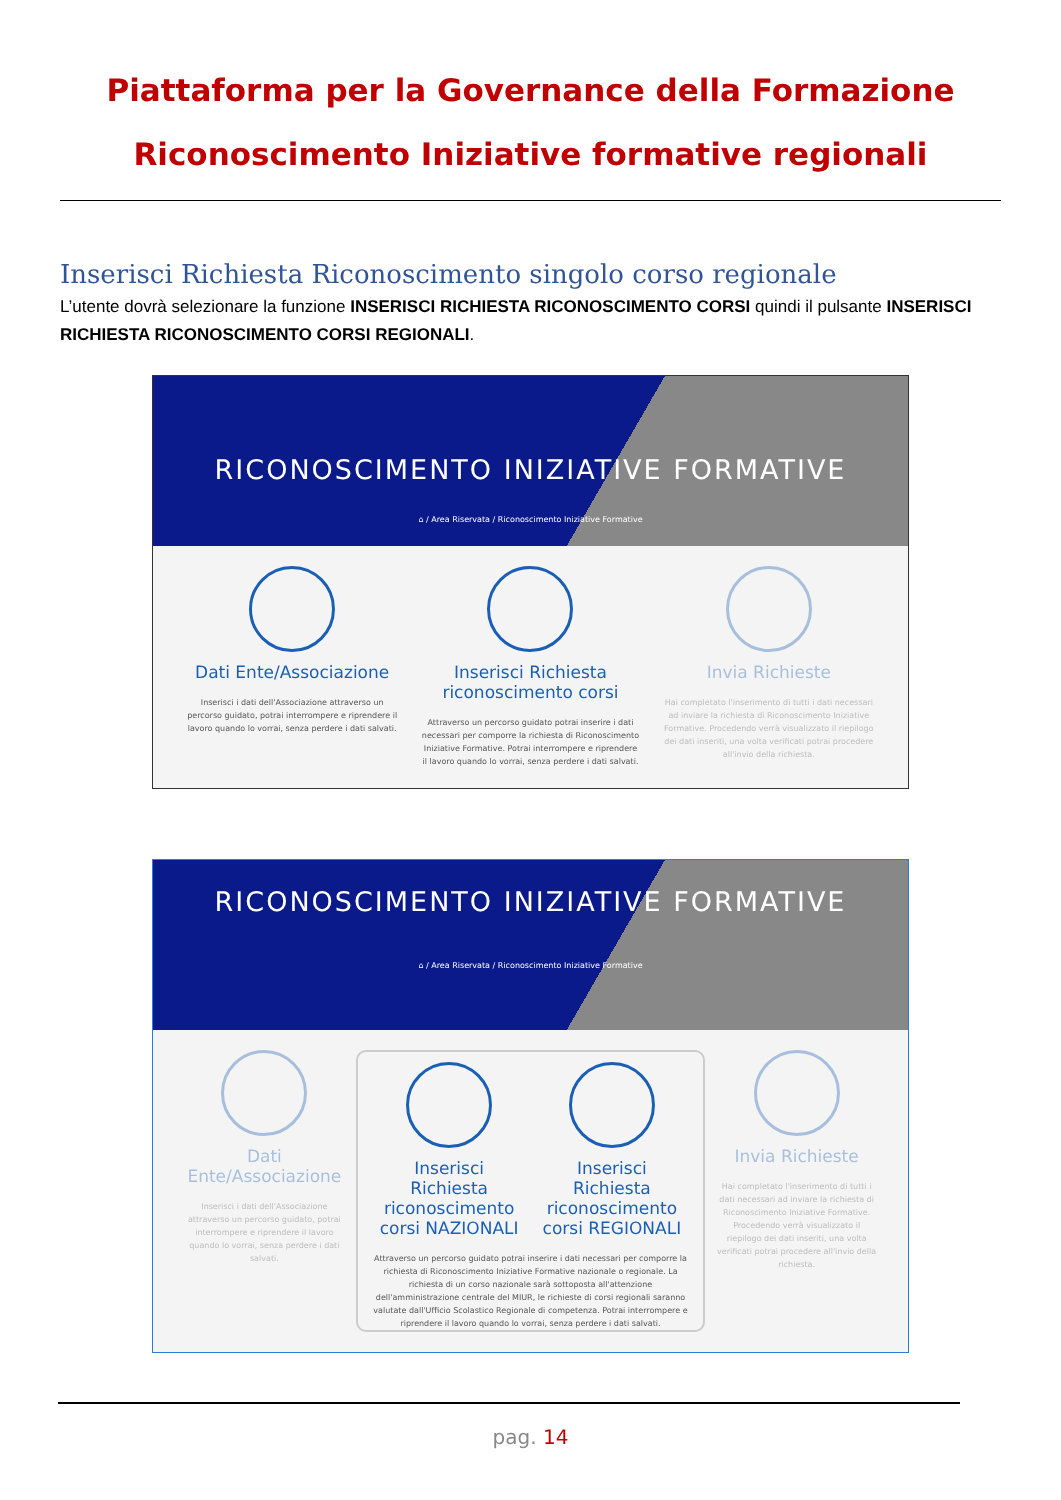Piattaforma per la Governance della Formazione
Riconoscimento Iniziative formative regionali
Inserisci Richiesta Riconoscimento singolo corso regionale
L’utente dovrà selezionare la funzione INSERISCI RICHIESTA RICONOSCIMENTO CORSI quindi il pulsante INSERISCI RICHIESTA RICONOSCIMENTO CORSI REGIONALI.
RICONOSCIMENTO INIZIATIVE FORMATIVE
⌂ / Area Riservata / Riconoscimento Iniziative Formative
Dati Ente/Associazione
Inserisci i dati dell'Associazione attraverso un percorso guidato, potrai interrompere e riprendere il lavoro quando lo vorrai, senza perdere i dati salvati.
Inserisci Richiesta riconoscimento corsi
Attraverso un percorso guidato potrai inserire i dati necessari per comporre la richiesta di Riconoscimento Iniziative Formative. Potrai interrompere e riprendere il lavoro quando lo vorrai, senza perdere i dati salvati.
Invia Richieste
Hai completato l'inserimento di tutti i dati necessari ad inviare la richiesta di Riconoscimento Iniziative Formative. Procedendo verrà visualizzato il riepilogo dei dati inseriti, una volta verificati potrai procedere all'invio della richiesta.
RICONOSCIMENTO INIZIATIVE FORMATIVE
⌂ / Area Riservata / Riconoscimento Iniziative Formative
Dati Ente/Associazione
Inserisci i dati dell'Associazione attraverso un percorso guidato, potrai interrompere e riprendere il lavoro quando lo vorrai, senza perdere i dati salvati.
Inserisci Richiesta riconoscimento corsi NAZIONALI
Inserisci Richiesta riconoscimento corsi REGIONALI
Attraverso un percorso guidato potrai inserire i dati necessari per comporre la richiesta di Riconoscimento Iniziative Formative nazionale o regionale. La richiesta di un corso nazionale sarà sottoposta all'attenzione dell'amministrazione centrale del MIUR, le richieste di corsi regionali saranno valutate dall'Ufficio Scolastico Regionale di competenza. Potrai interrompere e riprendere il lavoro quando lo vorrai, senza perdere i dati salvati.
Invia Richieste
Hai completato l'inserimento di tutti i dati necessari ad inviare la richiesta di Riconoscimento Iniziative Formative. Procedendo verrà visualizzato il riepilogo dei dati inseriti, una volta verificati potrai procedere all'invio della richiesta.
pag. 14